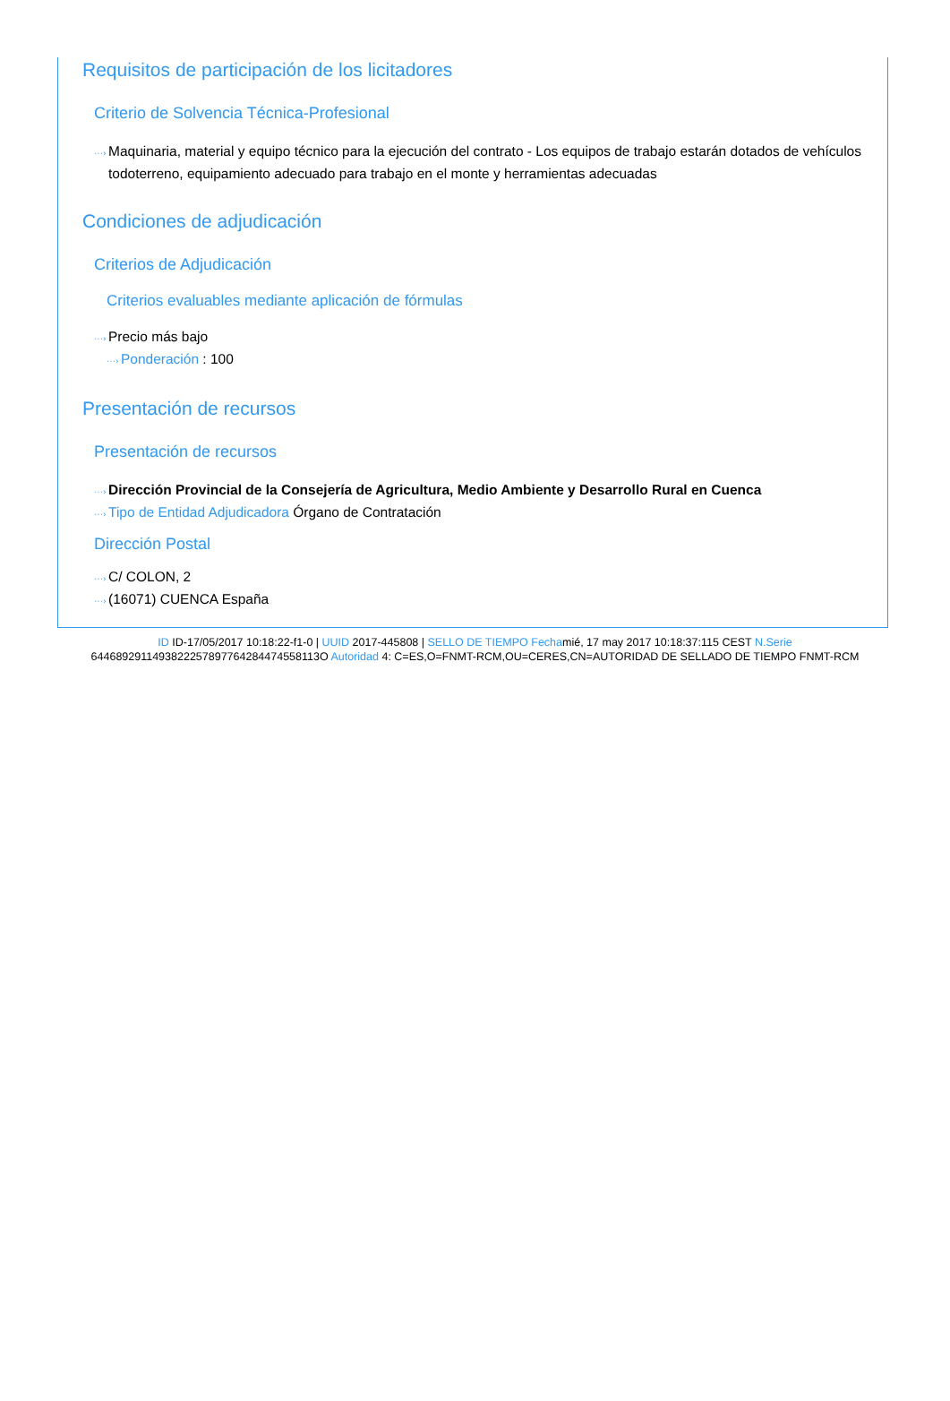Requisitos de participación de los licitadores
Criterio de Solvencia Técnica-Profesional
···› Maquinaria, material y equipo técnico para la ejecución del contrato - Los equipos de trabajo estarán dotados de vehículos todoterreno, equipamiento adecuado para trabajo en el monte y herramientas adecuadas
Condiciones de adjudicación
Criterios de Adjudicación
Criterios evaluables mediante aplicación de fórmulas
···› Precio más bajo
···› Ponderación : 100
Presentación de recursos
Presentación de recursos
···› Dirección Provincial de la Consejería de Agricultura, Medio Ambiente y Desarrollo Rural en Cuenca
···› Tipo de Entidad Adjudicadora Órgano de Contratación
Dirección Postal
···› C/ COLON, 2
···› (16071) CUENCA España
ID ID-17/05/2017 10:18:22-f1-0 | UUID 2017-445808 | SELLO DE TIEMPO Fechamié, 17 may 2017 10:18:37:115 CEST N.Serie 6446892911493822257897764284474558113O Autoridad 4: C=ES,O=FNMT-RCM,OU=CERES,CN=AUTORIDAD DE SELLADO DE TIEMPO FNMT-RCM